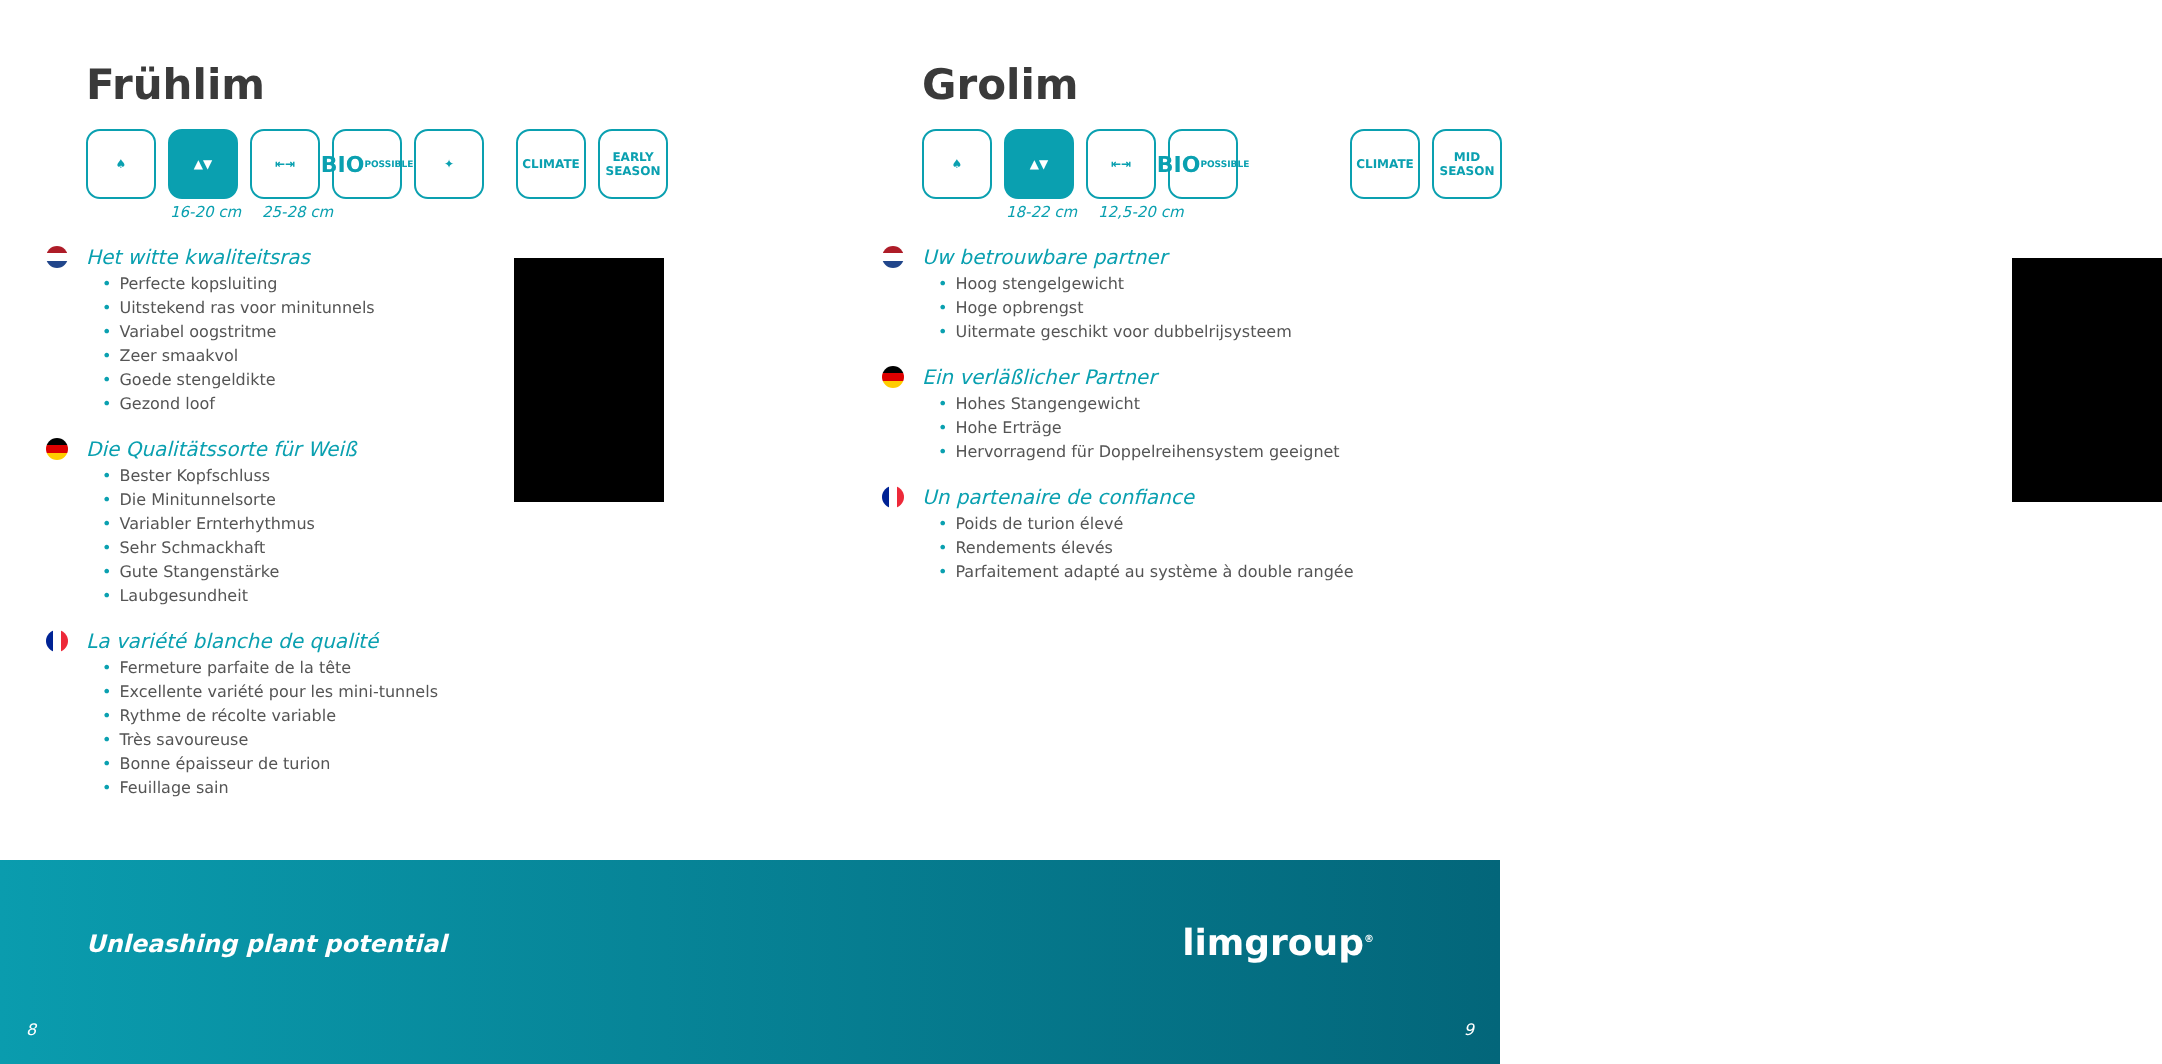Frühlim
♠ ▲▼ ⇤⇥
BIO
POSSIBLE
✦ CLIMATE EARLY
SEASON
16-20 cm 25-28 cm
Het witte kwaliteitsras
• Perfecte kopsluiting
• Uitstekend ras voor minitunnels
• Variabel oogstritme
• Zeer smaakvol
• Goede stengeldikte
• Gezond loof
Die Qualitätssorte für Weiß
• Bester Kopfschluss
• Die Minitunnelsorte
• Variabler Ernterhythmus
• Sehr Schmackhaft
• Gute Stangenstärke
• Laubgesundheit
La variété blanche de qualité
• Fermeture parfaite de la tête
• Excellente variété pour les mini-tunnels
• Rythme de récolte variable
• Très savoureuse
• Bonne épaisseur de turion
• Feuillage sain
Grolim
♠ ▲▼ ⇤⇥
BIO
POSSIBLE
CLIMATE MID
SEASON
18-22 cm 12,5-20 cm
Uw betrouwbare partner
• Hoog stengelgewicht
• Hoge opbrengst
• Uitermate geschikt voor dubbelrijsysteem
Ein verläßlicher Partner
• Hohes Stangengewicht
• Hohe Erträge
• Hervorragend für Doppelreihensystem geeignet
Un partenaire de confiance
• Poids de turion élevé
• Rendements élevés
• Parfaitement adapté au système à double rangée
Unleashing plant potential limgroup<sup>®</sup>
8 9